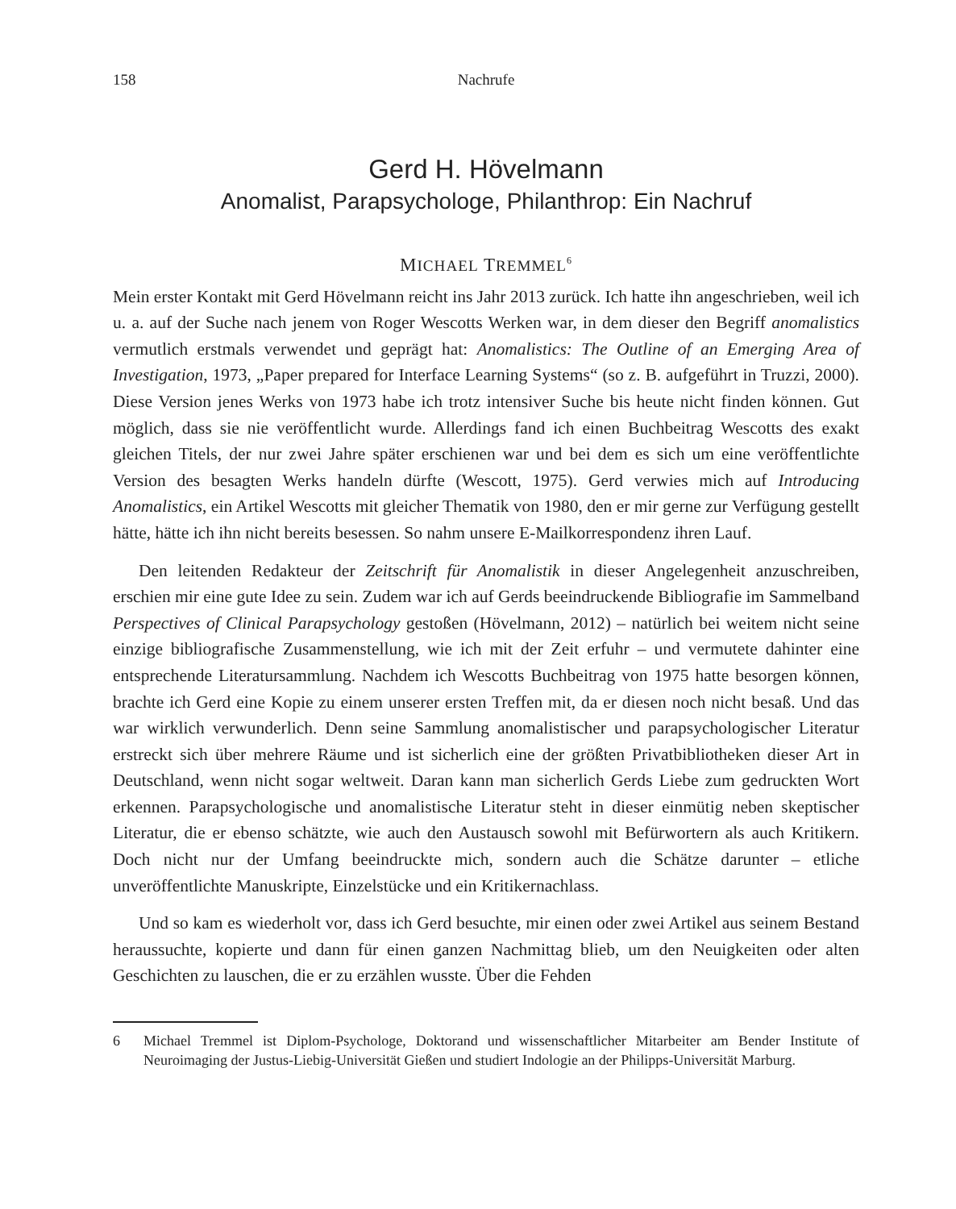158 Nachrufe
Gerd H. Hövelmann
Anomalist, Parapsychologe, Philanthrop: Ein Nachruf
MICHAEL TREMMEL<sup>6</sup>
Mein erster Kontakt mit Gerd Hövelmann reicht ins Jahr 2013 zurück. Ich hatte ihn angeschrieben, weil ich u. a. auf der Suche nach jenem von Roger Wescotts Werken war, in dem dieser den Begriff anomalistics vermutlich erstmals verwendet und geprägt hat: Anomalistics: The Outline of an Emerging Area of Investigation, 1973, „Paper prepared for Interface Learning Systems“ (so z. B. aufgeführt in Truzzi, 2000). Diese Version jenes Werks von 1973 habe ich trotz intensiver Suche bis heute nicht finden können. Gut möglich, dass sie nie veröffentlicht wurde. Allerdings fand ich einen Buchbeitrag Wescotts des exakt gleichen Titels, der nur zwei Jahre später erschienen war und bei dem es sich um eine veröffentlichte Version des besagten Werks handeln dürfte (Wescott, 1975). Gerd verwies mich auf Introducing Anomalistics, ein Artikel Wescotts mit gleicher Thematik von 1980, den er mir gerne zur Verfügung gestellt hätte, hätte ich ihn nicht bereits besessen. So nahm unsere E-Mailkorrespondenz ihren Lauf.
Den leitenden Redakteur der Zeitschrift für Anomalistik in dieser Angelegenheit anzuschreiben, erschien mir eine gute Idee zu sein. Zudem war ich auf Gerds beeindruckende Bibliografie im Sammelband Perspectives of Clinical Parapsychology gestoßen (Hövelmann, 2012) – natürlich bei weitem nicht seine einzige bibliografische Zusammenstellung, wie ich mit der Zeit erfuhr – und vermutete dahinter eine entsprechende Literatursammlung. Nachdem ich Wescotts Buchbeitrag von 1975 hatte besorgen können, brachte ich Gerd eine Kopie zu einem unserer ersten Treffen mit, da er diesen noch nicht besaß. Und das war wirklich verwunderlich. Denn seine Sammlung anomalistischer und parapsychologischer Literatur erstreckt sich über mehrere Räume und ist sicherlich eine der größten Privatbibliotheken dieser Art in Deutschland, wenn nicht sogar weltweit. Daran kann man sicherlich Gerds Liebe zum gedruckten Wort erkennen. Parapsychologische und anomalistische Literatur steht in dieser einmütig neben skeptischer Literatur, die er ebenso schätzte, wie auch den Austausch sowohl mit Befürwortern als auch Kritikern. Doch nicht nur der Umfang beeindruckte mich, sondern auch die Schätze darunter – etliche unveröffentlichte Manuskripte, Einzelstücke und ein Kritikernachlass.
Und so kam es wiederholt vor, dass ich Gerd besuchte, mir einen oder zwei Artikel aus seinem Bestand heraussuchte, kopierte und dann für einen ganzen Nachmittag blieb, um den Neuigkeiten oder alten Geschichten zu lauschen, die er zu erzählen wusste. Über die Fehden
6 Michael Tremmel ist Diplom-Psychologe, Doktorand und wissenschaftlicher Mitarbeiter am Bender Institute of Neuroimaging der Justus-Liebig-Universität Gießen und studiert Indologie an der Philipps-Universität Marburg.